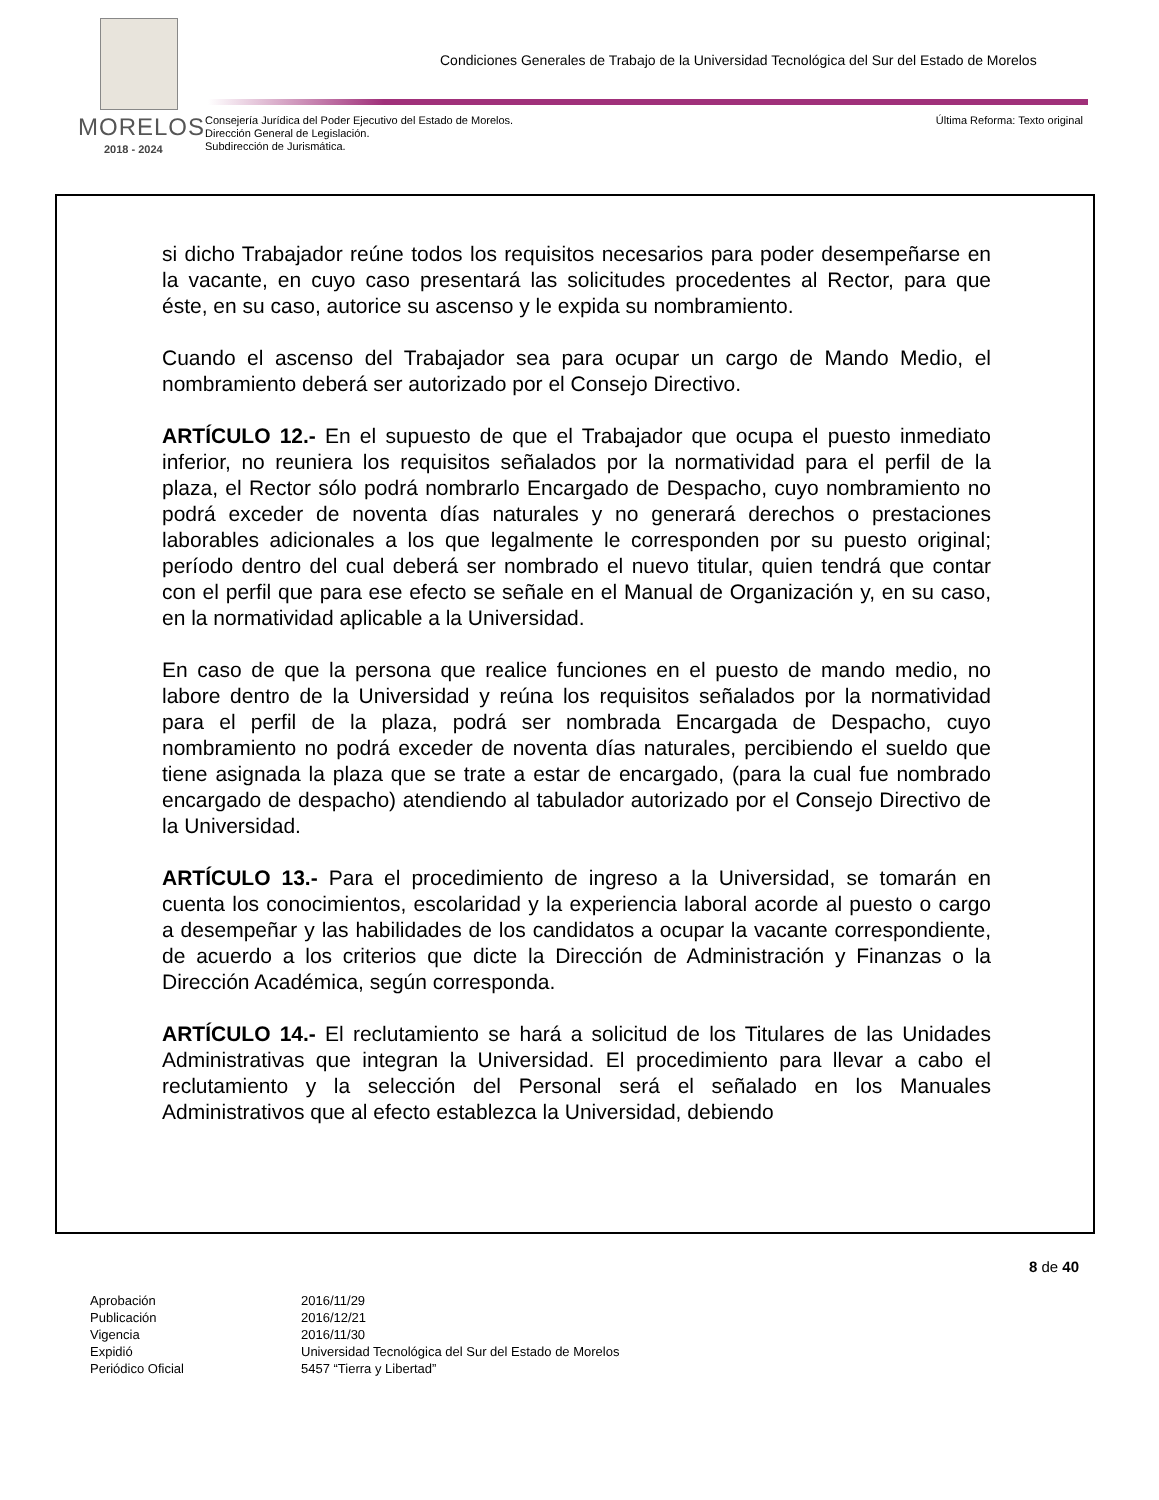MORELOS
2018 - 2024
Condiciones Generales de Trabajo de la Universidad Tecnológica del Sur del Estado de Morelos
Consejería Jurídica del Poder Ejecutivo del Estado de Morelos.
Dirección General de Legislación.
Subdirección de Jurismática.
Última Reforma: Texto original
si dicho Trabajador reúne todos los requisitos necesarios para poder desempeñarse en la vacante, en cuyo caso presentará las solicitudes procedentes al Rector, para que éste, en su caso, autorice su ascenso y le expida su nombramiento.
Cuando el ascenso del Trabajador sea para ocupar un cargo de Mando Medio, el nombramiento deberá ser autorizado por el Consejo Directivo.
ARTÍCULO 12.- En el supuesto de que el Trabajador que ocupa el puesto inmediato inferior, no reuniera los requisitos señalados por la normatividad para el perfil de la plaza, el Rector sólo podrá nombrarlo Encargado de Despacho, cuyo nombramiento no podrá exceder de noventa días naturales y no generará derechos o prestaciones laborables adicionales a los que legalmente le corresponden por su puesto original; período dentro del cual deberá ser nombrado el nuevo titular, quien tendrá que contar con el perfil que para ese efecto se señale en el Manual de Organización y, en su caso, en la normatividad aplicable a la Universidad.
En caso de que la persona que realice funciones en el puesto de mando medio, no labore dentro de la Universidad y reúna los requisitos señalados por la normatividad para el perfil de la plaza, podrá ser nombrada Encargada de Despacho, cuyo nombramiento no podrá exceder de noventa días naturales, percibiendo el sueldo que tiene asignada la plaza que se trate a estar de encargado, (para la cual fue nombrado encargado de despacho) atendiendo al tabulador autorizado por el Consejo Directivo de la Universidad.
ARTÍCULO 13.- Para el procedimiento de ingreso a la Universidad, se tomarán en cuenta los conocimientos, escolaridad y la experiencia laboral acorde al puesto o cargo a desempeñar y las habilidades de los candidatos a ocupar la vacante correspondiente, de acuerdo a los criterios que dicte la Dirección de Administración y Finanzas o la Dirección Académica, según corresponda.
ARTÍCULO 14.- El reclutamiento se hará a solicitud de los Titulares de las Unidades Administrativas que integran la Universidad. El procedimiento para llevar a cabo el reclutamiento y la selección del Personal será el señalado en los Manuales Administrativos que al efecto establezca la Universidad, debiendo
8 de 40
Aprobación 2016/11/29
Publicación 2016/12/21
Vigencia 2016/11/30
Expidió Universidad Tecnológica del Sur del Estado de Morelos
Periódico Oficial 5457 “Tierra y Libertad”